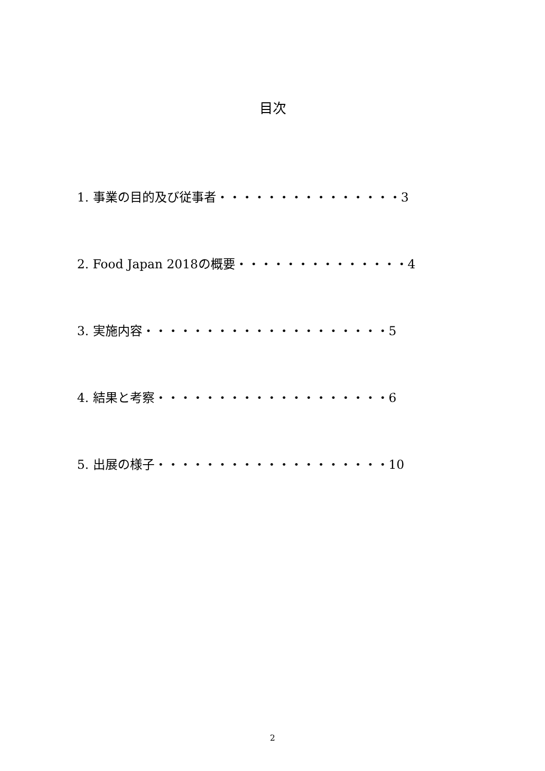目次
1. 事業の目的及び従事者・・・・・・・・・・・・・・・3
2. Food Japan 2018の概要・・・・・・・・・・・・・・4
3. 実施内容・・・・・・・・・・・・・・・・・・・・5
4. 結果と考察・・・・・・・・・・・・・・・・・・・6
5. 出展の様子・・・・・・・・・・・・・・・・・・・10
2